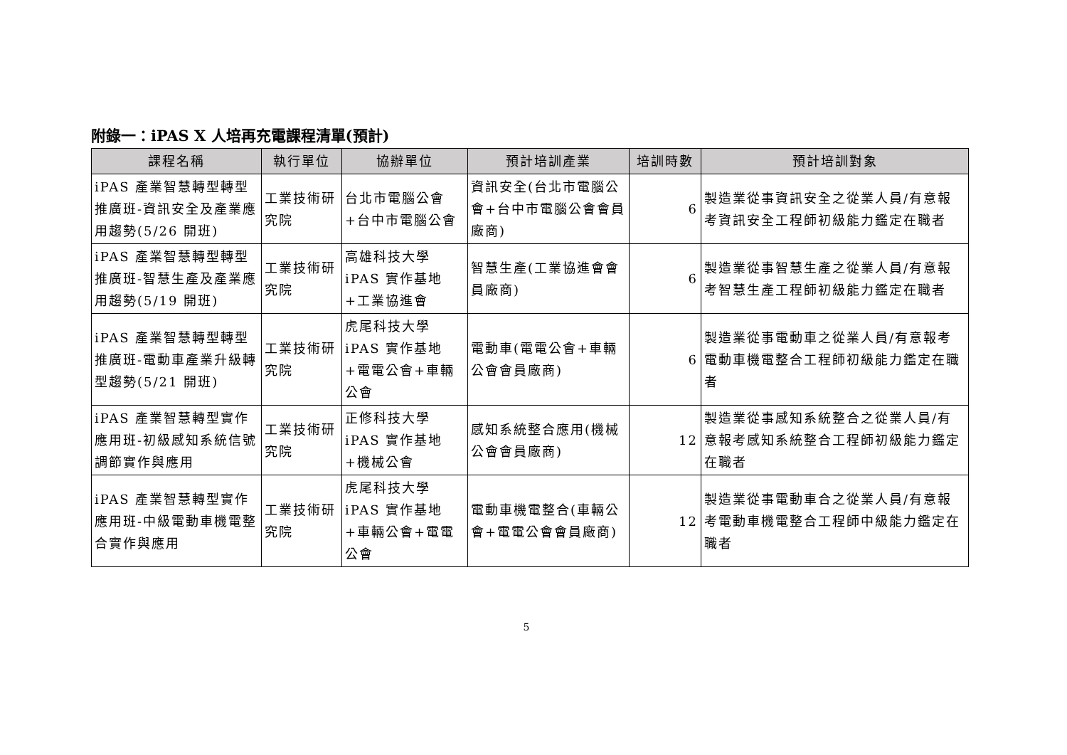附錄一：iPAS X 人培再充電課程清單(預計)
| 課程名稱 | 執行單位 | 協辦單位 | 預計培訓產業 | 培訓時數 | 預計培訓對象 |
| --- | --- | --- | --- | --- | --- |
| iPAS 產業智慧轉型轉型推廣班-資訊安全及產業應用趨勢(5/26 開班) | 工業技術研究院 | 台北市電腦公會+台中市電腦公會 | 資訊安全(台北市電腦公會+台中市電腦公會會員廠商) | 6 | 製造業從事資訊安全之從業人員/有意報考資訊安全工程師初級能力鑑定在職者 |
| iPAS 產業智慧轉型轉型推廣班-智慧生產及產業應用趨勢(5/19 開班) | 工業技術研究院 | 高雄科技大學 iPAS 實作基地+工業協進會 | 智慧生產(工業協進會會員廠商) | 6 | 製造業從事智慧生產之從業人員/有意報考智慧生產工程師初級能力鑑定在職者 |
| iPAS 產業智慧轉型轉型推廣班-電動車產業升級轉型趨勢(5/21 開班) | 工業技術研究院 | 虎尾科技大學 iPAS 實作基地+電電公會+車輛公會 | 電動車(電電公會+車輛公會會員廠商) | 6 | 製造業從事電動車之從業人員/有意報考電動車機電整合工程師初級能力鑑定在職者 |
| iPAS 產業智慧轉型實作應用班-初級感知系統信號調節實作與應用 | 工業技術研究院 | 正修科技大學 iPAS 實作基地+機械公會 | 感知系統整合應用(機械公會會員廠商) | 12 | 製造業從事感知系統整合之從業人員/有意報考感知系統整合工程師初級能力鑑定在職者 |
| iPAS 產業智慧轉型實作應用班-中級電動車機電整合實作與應用 | 工業技術研究院 | 虎尾科技大學 iPAS 實作基地+車輛公會+電電公會 | 電動車機電整合(車輛公會+電電公會會員廠商) | 12 | 製造業從事電動車合之從業人員/有意報考電動車機電整合工程師中級能力鑑定在職者 |
5